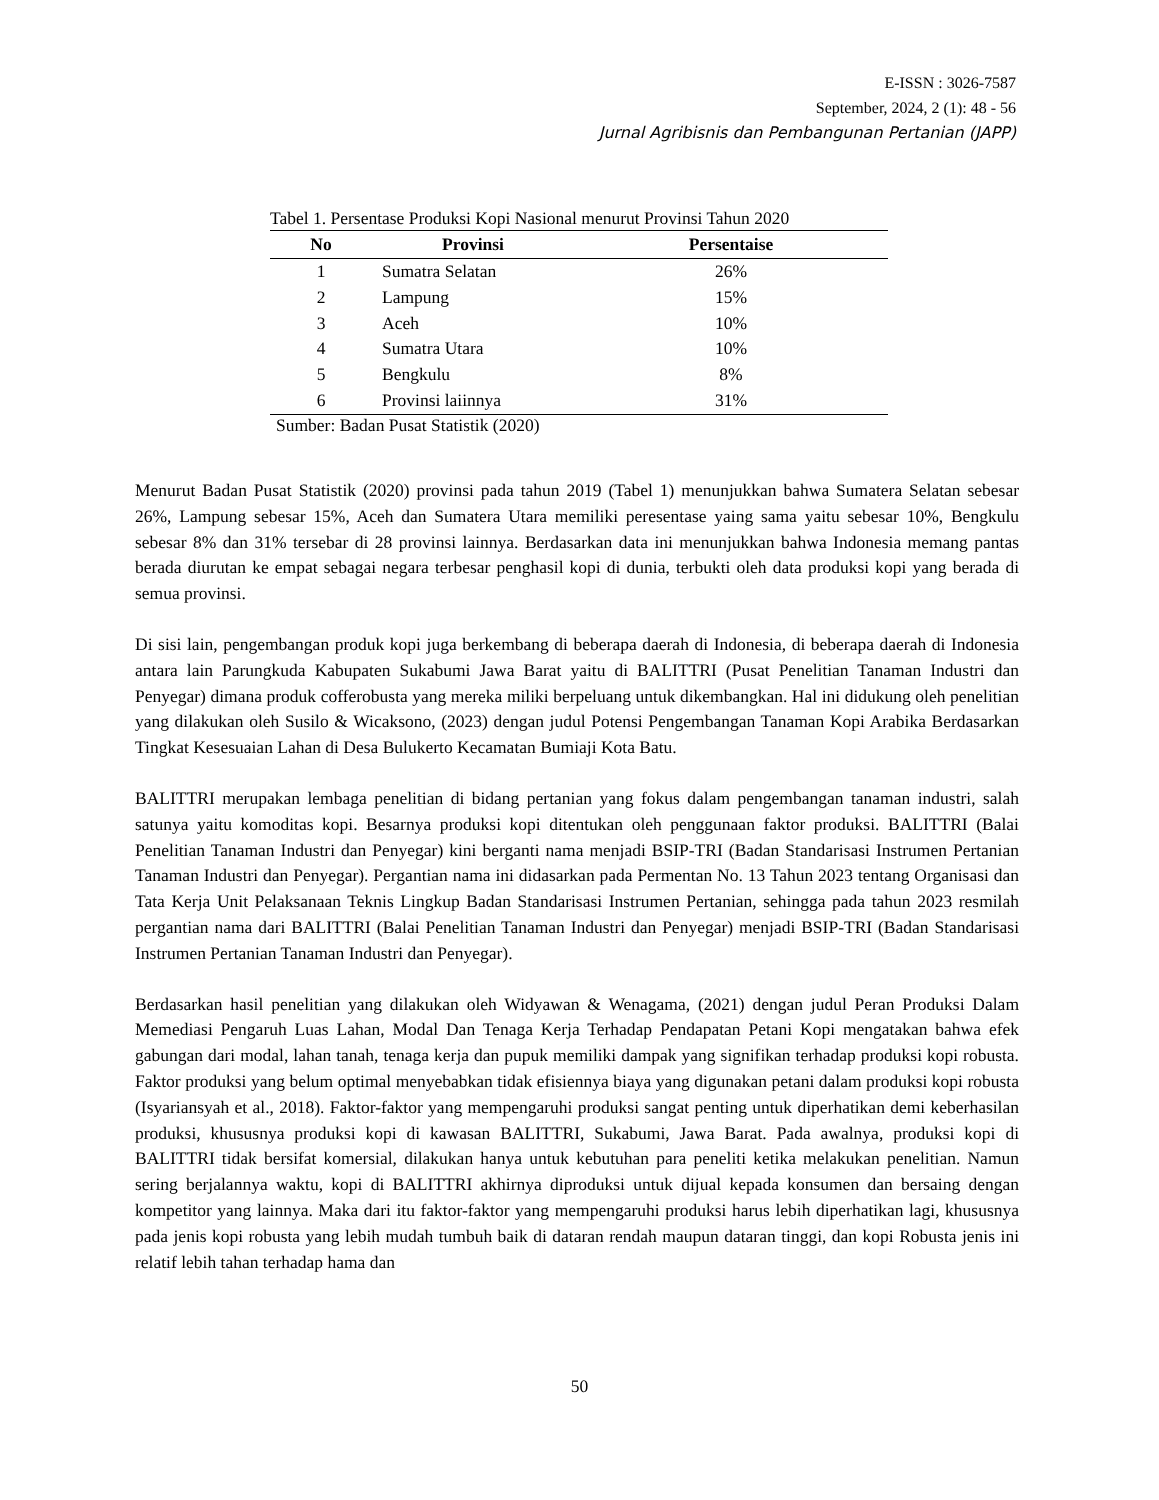E-ISSN : 3026-7587
September, 2024, 2 (1): 48 - 56
Jurnal Agribisnis dan Pembangunan Pertanian (JAPP)
Tabel 1. Persentase Produksi Kopi Nasional menurut Provinsi Tahun 2020
| No | Provinsi | Persentaise |
| --- | --- | --- |
| 1 | Sumatra Selatan | 26% |
| 2 | Lampung | 15% |
| 3 | Aceh | 10% |
| 4 | Sumatra Utara | 10% |
| 5 | Bengkulu | 8% |
| 6 | Provinsi laiinnya | 31% |
Sumber: Badan Pusat Statistik (2020)
Menurut Badan Pusat Statistik (2020) provinsi pada tahun 2019 (Tabel 1) menunjukkan bahwa Sumatera Selatan sebesar 26%, Lampung sebesar 15%, Aceh dan Sumatera Utara memiliki peresentase yaing sama yaitu sebesar 10%, Bengkulu sebesar 8% dan 31% tersebar di 28 provinsi lainnya. Berdasarkan data ini menunjukkan bahwa Indonesia memang pantas berada diurutan ke empat sebagai negara terbesar penghasil kopi di dunia, terbukti oleh data produksi kopi yang berada di semua provinsi.
Di sisi lain, pengembangan produk kopi juga berkembang di beberapa daerah di Indonesia, di beberapa daerah di Indonesia antara lain Parungkuda Kabupaten Sukabumi Jawa Barat yaitu di BALITTRI (Pusat Penelitian Tanaman Industri dan Penyegar) dimana produk cofferobusta yang mereka miliki berpeluang untuk dikembangkan. Hal ini didukung oleh penelitian yang dilakukan oleh Susilo & Wicaksono, (2023) dengan judul Potensi Pengembangan Tanaman Kopi Arabika Berdasarkan Tingkat Kesesuaian Lahan di Desa Bulukerto Kecamatan Bumiaji Kota Batu.
BALITTRI merupakan lembaga penelitian di bidang pertanian yang fokus dalam pengembangan tanaman industri, salah satunya yaitu komoditas kopi. Besarnya produksi kopi ditentukan oleh penggunaan faktor produksi. BALITTRI (Balai Penelitian Tanaman Industri dan Penyegar) kini berganti nama menjadi BSIP-TRI (Badan Standarisasi Instrumen Pertanian Tanaman Industri dan Penyegar). Pergantian nama ini didasarkan pada Permentan No. 13 Tahun 2023 tentang Organisasi dan Tata Kerja Unit Pelaksanaan Teknis Lingkup Badan Standarisasi Instrumen Pertanian, sehingga pada tahun 2023 resmilah pergantian nama dari BALITTRI (Balai Penelitian Tanaman Industri dan Penyegar) menjadi BSIP-TRI (Badan Standarisasi Instrumen Pertanian Tanaman Industri dan Penyegar).
Berdasarkan hasil penelitian yang dilakukan oleh Widyawan & Wenagama, (2021) dengan judul Peran Produksi Dalam Memediasi Pengaruh Luas Lahan, Modal Dan Tenaga Kerja Terhadap Pendapatan Petani Kopi mengatakan bahwa efek gabungan dari modal, lahan tanah, tenaga kerja dan pupuk memiliki dampak yang signifikan terhadap produksi kopi robusta. Faktor produksi yang belum optimal menyebabkan tidak efisiennya biaya yang digunakan petani dalam produksi kopi robusta (Isyariansyah et al., 2018). Faktor-faktor yang mempengaruhi produksi sangat penting untuk diperhatikan demi keberhasilan produksi, khususnya produksi kopi di kawasan BALITTRI, Sukabumi, Jawa Barat. Pada awalnya, produksi kopi di BALITTRI tidak bersifat komersial, dilakukan hanya untuk kebutuhan para peneliti ketika melakukan penelitian. Namun sering berjalannya waktu, kopi di BALITTRI akhirnya diproduksi untuk dijual kepada konsumen dan bersaing dengan kompetitor yang lainnya. Maka dari itu faktor-faktor yang mempengaruhi produksi harus lebih diperhatikan lagi, khususnya pada jenis kopi robusta yang lebih mudah tumbuh baik di dataran rendah maupun dataran tinggi, dan kopi Robusta jenis ini relatif lebih tahan terhadap hama dan
50